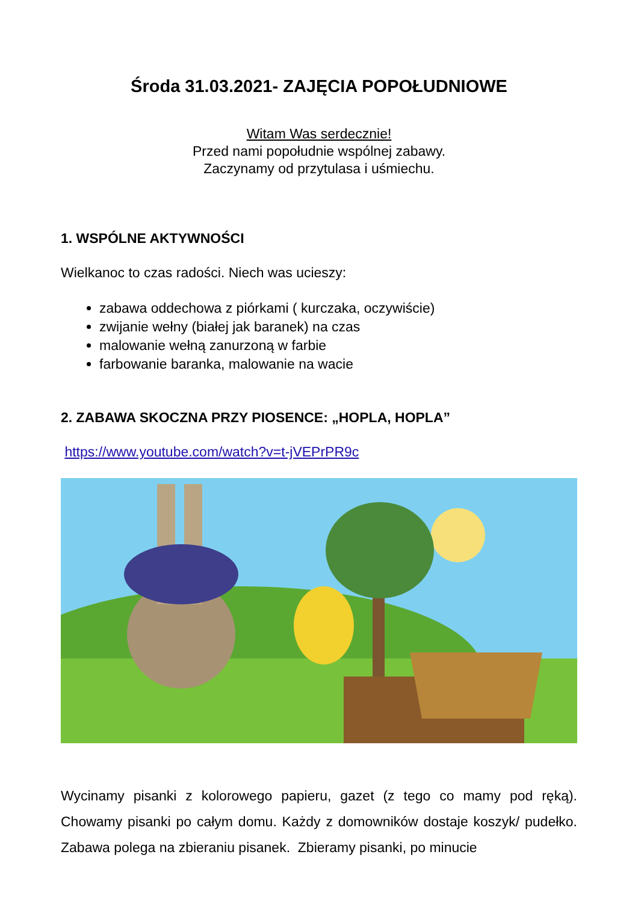Środa 31.03.2021- ZAJĘCIA POPOŁUDNIOWE
Witam Was serdecznie!
Przed nami popołudnie wspólnej zabawy.
Zaczynamy od przytulasa i uśmiechu.
1. WSPÓLNE AKTYWNOŚCI
Wielkanoc to czas radości. Niech was ucieszy:
zabawa oddechowa z piórkami ( kurczaka, oczywiście)
zwijanie wełny (białej jak baranek) na czas
malowanie wełną zanurzoną w farbie
farbowanie baranka, malowanie na wacie
2. ZABAWA SKOCZNA PRZY PIOSENCE: „HOPLA, HOPLA”
https://www.youtube.com/watch?v=t-jVEPrPR9c
Wycinamy pisanki z kolorowego papieru, gazet (z tego co mamy pod ręką). Chowamy pisanki po całym domu. Każdy z domowników dostaje koszyk/ pudełko. Zabawa polega na zbieraniu pisanek. Zbieramy pisanki, po minucie